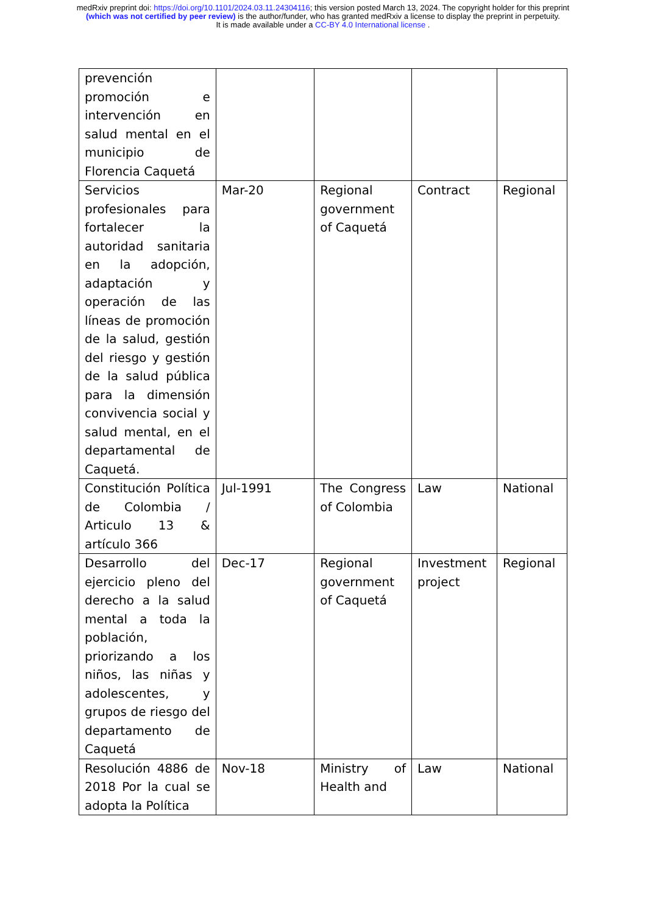medRxiv preprint doi: https://doi.org/10.1101/2024.03.11.24304116; this version posted March 13, 2024. The copyright holder for this preprint (which was not certified by peer review) is the author/funder, who has granted medRxiv a license to display the preprint in perpetuity.
It is made available under a CC-BY 4.0 International license .
| prevención promoción e intervención en salud mental en el municipio de Florencia Caquetá | | | | |
| Servicios profesionales para fortalecer la autoridad sanitaria en la adopción, adaptación y operación de las líneas de promoción de la salud, gestión del riesgo y gestión de la salud pública para la dimensión convivencia social y salud mental, en el departamental de Caquetá. | Mar-20 | Regional government of Caquetá | Contract | Regional |
| Constitución Política de Colombia / Articulo 13 & artículo 366 | Jul-1991 | The Congress of Colombia | Law | National |
| Desarrollo del ejercicio pleno del derecho a la salud mental a toda la población, priorizando a los niños, las niñas y adolescentes, y grupos de riesgo del departamento de Caquetá | Dec-17 | Regional government of Caquetá | Investment project | Regional |
| Resolución 4886 de 2018 Por la cual se adopta la Política | Nov-18 | Ministry of Health and | Law | National |